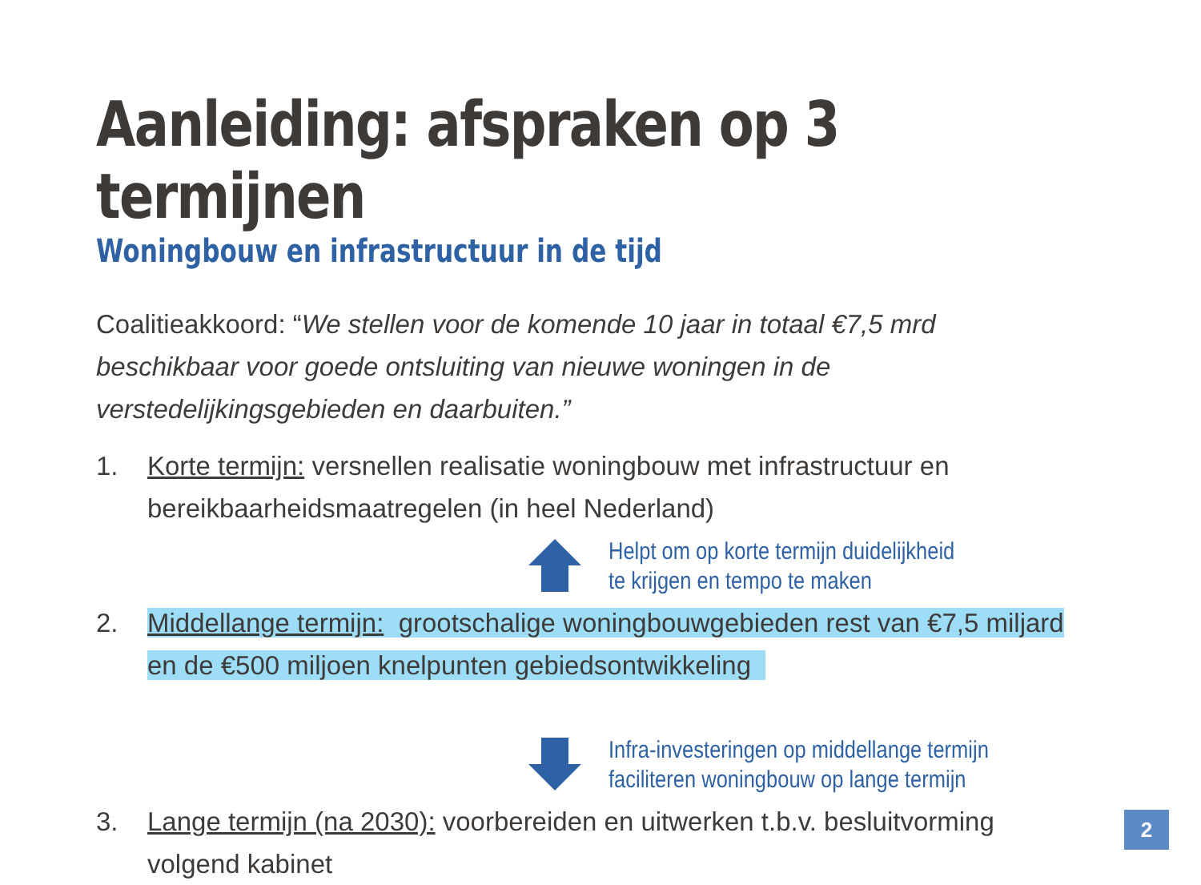Aanleiding: afspraken op 3 termijnen
Woningbouw en infrastructuur in de tijd
Coalitieakkoord: “We stellen voor de komende 10 jaar in totaal €7,5 mrd beschikbaar voor goede ontsluiting van nieuwe woningen in de verstedelijkingsgebieden en daarbuiten.”
1. Korte termijn: versnellen realisatie woningbouw met infrastructuur en bereikbaarheidsmaatregelen (in heel Nederland)
Helpt om op korte termijn duidelijkheid
te krijgen en tempo te maken
2. Middellange termijn: grootschalige woningbouwgebieden rest van €7,5 miljard en de €500 miljoen knelpunten gebiedsontwikkeling
Infra-investeringen op middellange termijn
faciliteren woningbouw op lange termijn
3. Lange termijn (na 2030): voorbereiden en uitwerken t.b.v. besluitvorming volgend kabinet
2